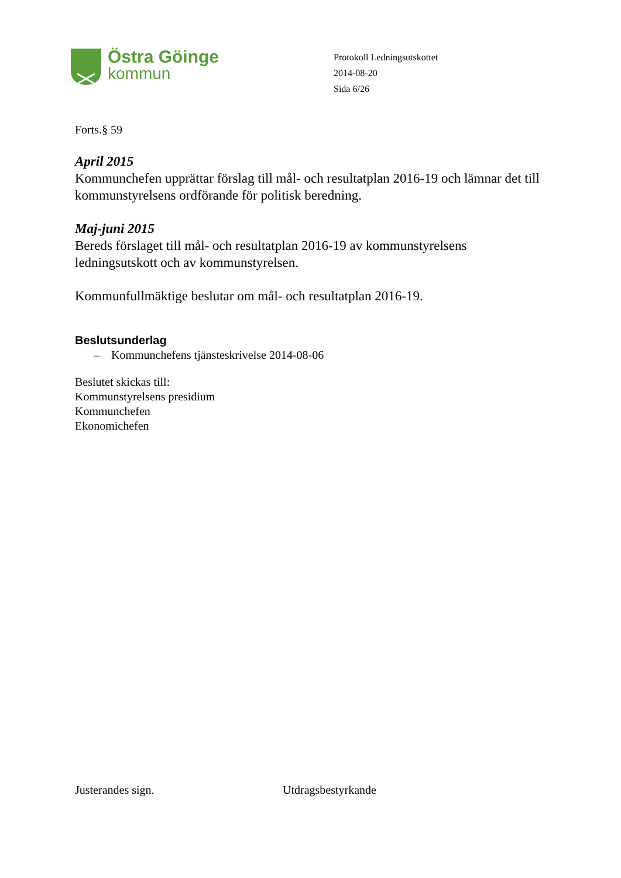Östra Göinge
kommun
Protokoll Ledningsutskottet
2014-08-20
Sida 6/26
Forts.§ 59
April 2015
Kommunchefen upprättar förslag till mål- och resultatplan 2016-19 och lämnar det till kommunstyrelsens ordförande för politisk beredning.
Maj-juni 2015
Bereds förslaget till mål- och resultatplan 2016-19 av kommunstyrelsens ledningsutskott och av kommunstyrelsen.
Kommunfullmäktige beslutar om mål- och resultatplan 2016-19.
Beslutsunderlag
– Kommunchefens tjänsteskrivelse 2014-08-06
Beslutet skickas till:
Kommunstyrelsens presidium
Kommunchefen
Ekonomichefen
Justerandes sign. Utdragsbestyrkande